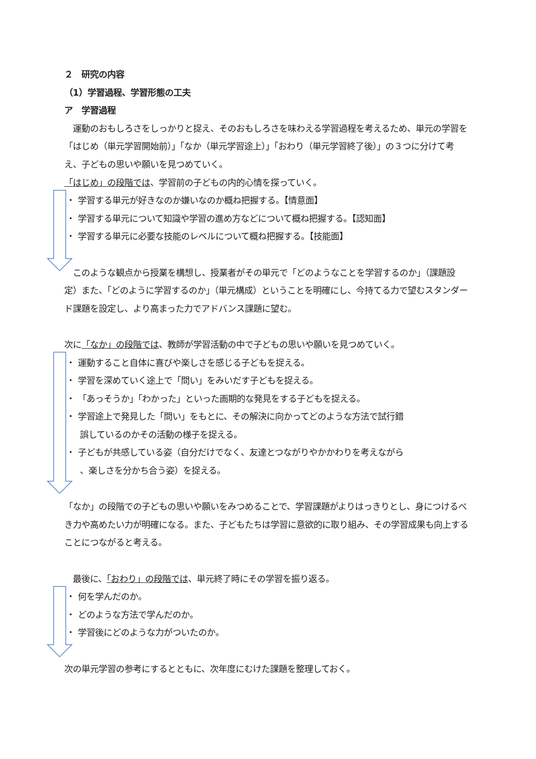２　研究の内容
（1）学習過程、学習形態の工夫
ア　学習過程
　運動のおもしろさをしっかりと捉え、そのおもしろさを味わえる学習過程を考えるため、単元の学習を「はじめ（単元学習開始前）」「なか（単元学習途上）」「おわり（単元学習終了後）」の３つに分けて考え、子どもの思いや願いを見つめていく。
「はじめ」の段階では、学習前の子どもの内的心情を探っていく。
・ 学習する単元が好きなのか嫌いなのか概ね把握する。【情意面】
・ 学習する単元について知識や学習の進め方などについて概ね把握する。【認知面】
・ 学習する単元に必要な技能のレベルについて概ね把握する。【技能面】
　このような観点から授業を構想し、授業者がその単元で「どのようなことを学習するのか」（課題設定）また、「どのように学習するのか」（単元構成）ということを明確にし、今持てる力で望むスタンダード課題を設定し、より高まった力でアドバンス課題に望む。
次に「なか」の段階では、教師が学習活動の中で子どもの思いや願いを見つめていく。
・ 運動すること自体に喜びや楽しさを感じる子どもを捉える。
・ 学習を深めていく途上で「問い」をみいだす子どもを捉える。
・ 「あっそうか」「わかった」といった画期的な発見をする子どもを捉える。
・ 学習途上で発見した「問い」をもとに、その解決に向かってどのような方法で試行錯
誤しているのかその活動の様子を捉える。
・ 子どもが共感している姿（自分だけでなく、友達とつながりやかかわりを考えながら
、楽しさを分かち合う姿）を捉える。
「なか」の段階での子どもの思いや願いをみつめることで、学習課題がよりはっきりとし、身につけるべき力や高めたい力が明確になる。また、子どもたちは学習に意欲的に取り組み、その学習成果も向上することにつながると考える。
　最後に、「おわり」の段階では、単元終了時にその学習を振り返る。
・ 何を学んだのか。
・ どのような方法で学んだのか。
・ 学習後にどのような力がついたのか。
次の単元学習の参考にするとともに、次年度にむけた課題を整理しておく。